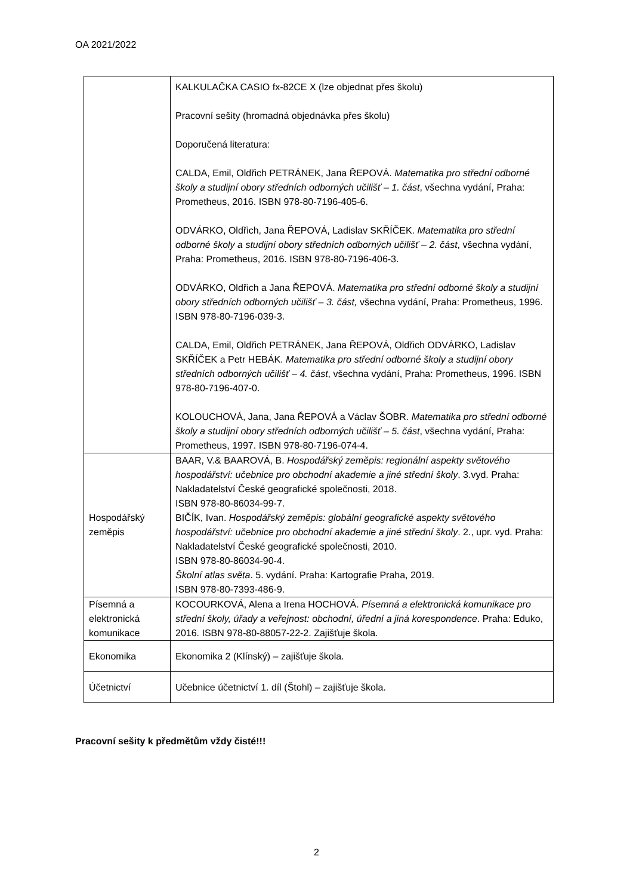OA 2021/2022
| | KALKULAČKA CASIO fx-82CE X (lze objednat přes školu) Pracovní sešity (hromadná objednávka přes školu) Doporučená literatura: CALDA, Emil, Oldřich PETRÁNEK, Jana ŘEPOVÁ. Matematika pro střední odborné školy a studijní obory středních odborných učilišť – 1. část , všechna vydání, Praha: Prometheus, 2016. ISBN 978-80-7196-405-6. ODVÁRKO, Oldřich, Jana ŘEPOVÁ, Ladislav SKŘÍČEK. Matematika pro střední odborné školy a studijní obory středních odborných učilišť – 2. část , všechna vydání, Praha: Prometheus, 2016. ISBN 978-80-7196-406-3. ODVÁRKO, Oldřich a Jana ŘEPOVÁ. Matematika pro střední odborné školy a studijní obory středních odborných učilišť – 3. část, všechna vydání, Praha: Prometheus, 1996. ISBN 978-80-7196-039-3. CALDA, Emil, Oldřich PETRÁNEK, Jana ŘEPOVÁ, Oldřich ODVÁRKO, Ladislav SKŘÍČEK a Petr HEBÁK. Matematika pro střední odborné školy a studijní obory středních odborných učilišť – 4. část , všechna vydání, Praha: Prometheus, 1996. ISBN 978-80-7196-407-0. KOLOUCHOVÁ, Jana, Jana ŘEPOVÁ a Václav ŠOBR. Matematika pro střední odborné školy a studijní obory středních odborných učilišť – 5. část , všechna vydání, Praha: Prometheus, 1997. ISBN 978-80-7196-074-4. |
| Hospodářský zeměpis | BAAR, V.& BAAROVÁ, B. Hospodářský zeměpis: regionální aspekty světového hospodářství: učebnice pro obchodní akademie a jiné střední školy . 3.vyd. Praha: Nakladatelství České geografické společnosti, 2018. ISBN 978-80-86034-99-7. BIČÍK, Ivan. Hospodářský zeměpis: globální geografické aspekty světového hospodářství: učebnice pro obchodní akademie a jiné střední školy . 2., upr. vyd. Praha: Nakladatelství České geografické společnosti, 2010. ISBN 978-80-86034-90-4. Školní atlas světa . 5. vydání. Praha: Kartografie Praha, 2019. ISBN 978-80-7393-486-9. |
| Písemná a elektronická komunikace | KOCOURKOVÁ, Alena a Irena HOCHOVÁ. Písemná a elektronická komunikace pro střední školy, úřady a veřejnost: obchodní, úřední a jiná korespondence . Praha: Eduko, 2016. ISBN 978-80-88057-22-2. Zajišťuje škola. |
| Ekonomika | Ekonomika 2 (Klínský) – zajišťuje škola. |
| Účetnictví | Učebnice účetnictví 1. díl (Štohl) – zajišťuje škola. |
Pracovní sešity k předmětům vždy čisté!!!
2